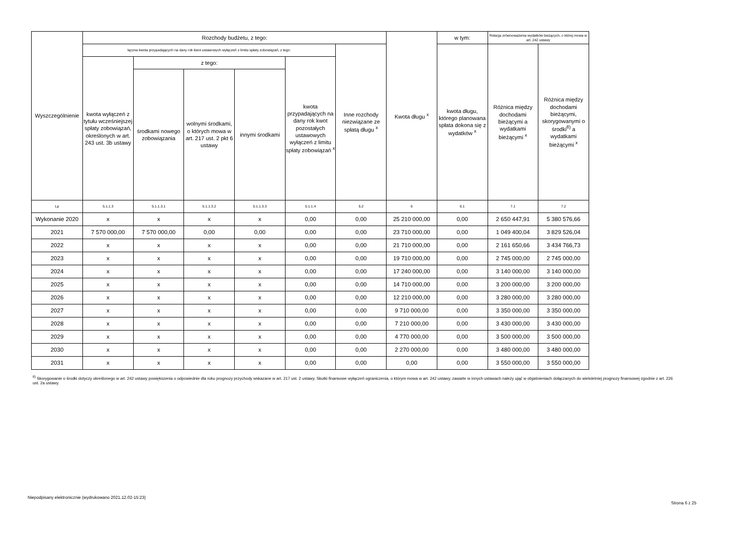| Wyszczególnienie | Rozchody budżetu, z tego: | | | | | | Kwota długu <sup>x</sup> | w tym: | Relacja zrównoważenia wydatków bieżących, o której mowa w art. 242 ustawy | |
| --- | --- | --- | --- | --- | --- | --- | --- | --- | --- | --- |
| | łączna kwota przypadających na dany rok kwot ustawowych wyłączeń z limitu spłaty zobowiązań, z tego: | | | | | Inne rozchody niezwiązane ze spłatą długu <sup>x</sup> | | kwota długu, którego planowana spłata dokona się z wydatków <sup>x</sup> | Różnica między dochodami bieżącymi a wydatkami bieżącymi <sup>x</sup> | Różnica między dochodami bieżącymi, skorygowanymi o środki<sup>8)</sup> a wydatkami bieżącymi <sup>x</sup> |
| | kwota wyłączeń z tytułu wcześniejszej spłaty zobowiązań, określonych w art. 243 ust. 3b ustawy | z tego: | | | kwota przypadających na dany rok kwot pozostałych ustawowych wyłączeń z limitu spłaty zobowiązań <sup>x</sup> | | | | | |
| | | środkami nowego zobowiązania | wolnymi środkami, o których mowa w art. 217 ust. 2 pkt 6 ustawy | innymi środkami | | | | | | |
| Lp | 5.1.1.3 | 5.1.1.3.1 | 5.1.1.3.2 | 5.1.1.3.3 | 5.1.1.4 | 5.2 | 6 | 6.1 | 7.1 | 7.2 |
| Wykonanie 2020 | x | x | x | x | 0,00 | 0,00 | 25 210 000,00 | 0,00 | 2 650 447,91 | 5 380 576,66 |
| 2021 | 7 570 000,00 | 7 570 000,00 | 0,00 | 0,00 | 0,00 | 0,00 | 23 710 000,00 | 0,00 | 1 049 400,04 | 3 829 526,04 |
| 2022 | x | x | x | x | 0,00 | 0,00 | 21 710 000,00 | 0,00 | 2 161 650,66 | 3 434 766,73 |
| 2023 | x | x | x | x | 0,00 | 0,00 | 19 710 000,00 | 0,00 | 2 745 000,00 | 2 745 000,00 |
| 2024 | x | x | x | x | 0,00 | 0,00 | 17 240 000,00 | 0,00 | 3 140 000,00 | 3 140 000,00 |
| 2025 | x | x | x | x | 0,00 | 0,00 | 14 710 000,00 | 0,00 | 3 200 000,00 | 3 200 000,00 |
| 2026 | x | x | x | x | 0,00 | 0,00 | 12 210 000,00 | 0,00 | 3 280 000,00 | 3 280 000,00 |
| 2027 | x | x | x | x | 0,00 | 0,00 | 9 710 000,00 | 0,00 | 3 350 000,00 | 3 350 000,00 |
| 2028 | x | x | x | x | 0,00 | 0,00 | 7 210 000,00 | 0,00 | 3 430 000,00 | 3 430 000,00 |
| 2029 | x | x | x | x | 0,00 | 0,00 | 4 770 000,00 | 0,00 | 3 500 000,00 | 3 500 000,00 |
| 2030 | x | x | x | x | 0,00 | 0,00 | 2 270 000,00 | 0,00 | 3 480 000,00 | 3 480 000,00 |
| 2031 | x | x | x | x | 0,00 | 0,00 | 0,00 | 0,00 | 3 550 000,00 | 3 550 000,00 |
<sup>8)</sup> Skorygowanie o środki dotyczy określonego w art. 242 ustawy powiększenia o odpowiednie dla roku prognozy przychody wskazane w art. 217 ust. 2 ustawy. Skutki finansowe wyłączeń ograniczenia, o którym mowa w art. 242 ustawy, zawarte w innych ustawach należy ująć w objaśnieniach dołączanych do wieloletniej prognozy finansowej zgodnie z art. 226 ust. 2a ustawy.
Niepodpisany elektronicznie (wydrukowano 2021.12.02-15:23)
Strona 6 z 25